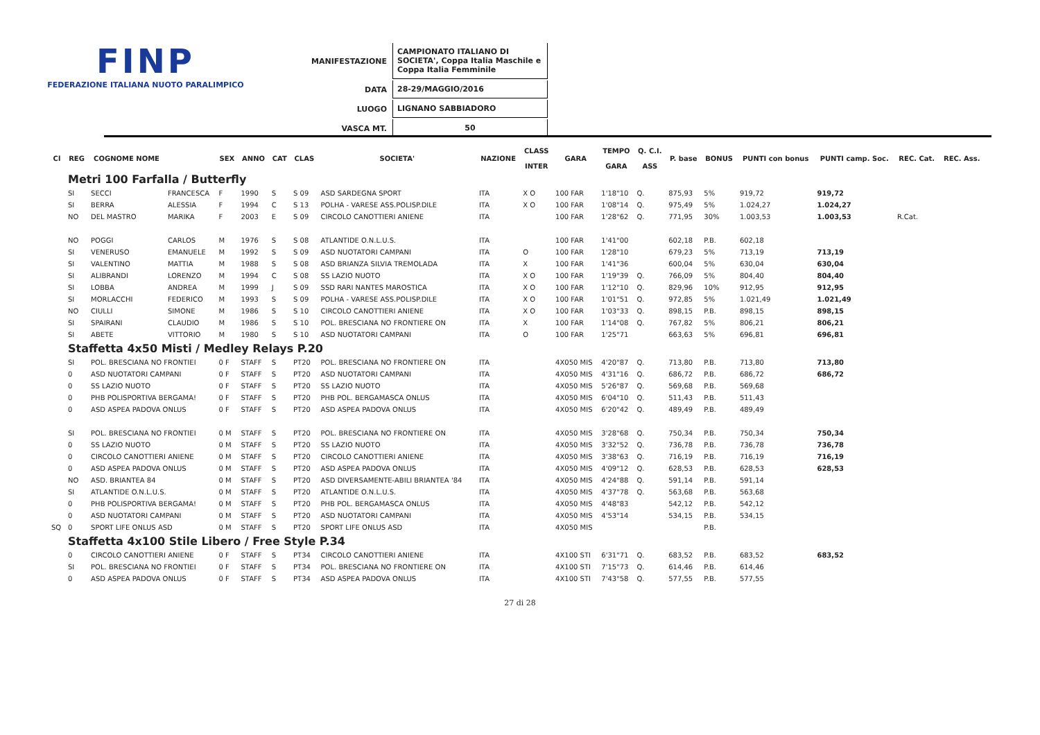FINP
FEDERAZIONE ITALIANA NUOTO PARALIMPICO
| MANIFESTAZIONE | CAMPIONATO ITALIANO DI SOCIETA', Coppa Italia Maschile e Coppa Italia Femminile |
| DATA | 28-29/MAGGIO/2016 |
| LUOGO | LIGNANO SABBIADORO |
| VASCA MT. | 50 |
| Cl | REG | COGNOME NOME | | SEX | ANNO | CAT | CLAS | SOCIETA' | NAZIONE | CLASS INTER | GARA | TEMPO GARA | Q. C.I. ASS | P. base | BONUS | PUNTI con bonus | PUNTI camp. Soc. | REC. Cat. | REC. Ass. |
| --- | --- | --- | --- | --- | --- | --- | --- | --- | --- | --- | --- | --- | --- | --- | --- | --- | --- | --- | --- |
| | Metri 100 Farfalla / Butterfly | | | | | | | | | | | | | | | | | | |
| | SI | SECCI | FRANCESCA | F | 1990 | S | S 09 | ASD SARDEGNA SPORT | ITA | X O | 100 FAR | 1'18"10 | Q. | 875,93 | 5% | 919,72 | 919,72 | | |
| | SI | BERRA | ALESSIA | F | 1994 | C | S 13 | POLHA - VARESE ASS.POLISP.DILE | ITA | X O | 100 FAR | 1'08"14 | Q. | 975,49 | 5% | 1.024,27 | 1.024,27 | | |
| | NO | DEL MASTRO | MARIKA | F | 2003 | E | S 09 | CIRCOLO CANOTTIERI ANIENE | ITA | | 100 FAR | 1'28"62 | Q. | 771,95 | 30% | 1.003,53 | 1.003,53 | R.Cat. | |
| | NO | POGGI | CARLOS | M | 1976 | S | S 08 | ATLANTIDE O.N.L.U.S. | ITA | | 100 FAR | 1'41"00 | | 602,18 | P.B. | 602,18 | | | |
| | SI | VENERUSO | EMANUELE | M | 1992 | S | S 09 | ASD NUOTATORI CAMPANI | ITA | O | 100 FAR | 1'28"10 | | 679,23 | 5% | 713,19 | 713,19 | | |
| | SI | VALENTINO | MATTIA | M | 1988 | S | S 08 | ASD BRIANZA SILVIA TREMOLADA | ITA | X | 100 FAR | 1'41"36 | | 600,04 | 5% | 630,04 | 630,04 | | |
| | SI | ALIBRANDI | LORENZO | M | 1994 | C | S 08 | SS LAZIO NUOTO | ITA | X O | 100 FAR | 1'19"39 | Q. | 766,09 | 5% | 804,40 | 804,40 | | |
| | SI | LOBBA | ANDREA | M | 1999 | J | S 09 | SSD RARI NANTES MAROSTICA | ITA | X O | 100 FAR | 1'12"10 | Q. | 829,96 | 10% | 912,95 | 912,95 | | |
| | SI | MORLACCHI | FEDERICO | M | 1993 | S | S 09 | POLHA - VARESE ASS.POLISP.DILE | ITA | X O | 100 FAR | 1'01"51 | Q. | 972,85 | 5% | 1.021,49 | 1.021,49 | | |
| | NO | CIULLI | SIMONE | M | 1986 | S | S 10 | CIRCOLO CANOTTIERI ANIENE | ITA | X O | 100 FAR | 1'03"33 | Q. | 898,15 | P.B. | 898,15 | 898,15 | | |
| | SI | SPAIRANI | CLAUDIO | M | 1986 | S | S 10 | POL. BRESCIANA NO FRONTIERE ON | ITA | X | 100 FAR | 1'14"08 | Q. | 767,82 | 5% | 806,21 | 806,21 | | |
| | SI | ABETE | VITTORIO | M | 1980 | S | S 10 | ASD NUOTATORI CAMPANI | ITA | O | 100 FAR | 1'25"71 | | 663,63 | 5% | 696,81 | 696,81 | | |
| | Staffetta 4x50 Misti / Medley Relays P.20 | | | | | | | | | | | | | | | | | | |
| | SI | POL. BRESCIANA NO FRONTIEI | | 0 F | STAFF | S | PT20 | POL. BRESCIANA NO FRONTIERE ON | ITA | | 4X050 MIS | 4'20"87 | Q. | 713,80 | P.B. | 713,80 | 713,80 | | |
| | 0 | ASD NUOTATORI CAMPANI | | 0 F | STAFF | S | PT20 | ASD NUOTATORI CAMPANI | ITA | | 4X050 MIS | 4'31"16 | Q. | 686,72 | P.B. | 686,72 | 686,72 | | |
| | 0 | SS LAZIO NUOTO | | 0 F | STAFF | S | PT20 | SS LAZIO NUOTO | ITA | | 4X050 MIS | 5'26"87 | Q. | 569,68 | P.B. | 569,68 | | | |
| | 0 | PHB POLISPORTIVA BERGAMA! | | 0 F | STAFF | S | PT20 | PHB POL. BERGAMASCA ONLUS | ITA | | 4X050 MIS | 6'04"10 | Q. | 511,43 | P.B. | 511,43 | | | |
| | 0 | ASD ASPEA PADOVA ONLUS | | 0 F | STAFF | S | PT20 | ASD ASPEA PADOVA ONLUS | ITA | | 4X050 MIS | 6'20"42 | Q. | 489,49 | P.B. | 489,49 | | | |
| | SI | POL. BRESCIANA NO FRONTIEI | | 0 M | STAFF | S | PT20 | POL. BRESCIANA NO FRONTIERE ON | ITA | | 4X050 MIS | 3'28"68 | Q. | 750,34 | P.B. | 750,34 | 750,34 | | |
| | 0 | SS LAZIO NUOTO | | 0 M | STAFF | S | PT20 | SS LAZIO NUOTO | ITA | | 4X050 MIS | 3'32"52 | Q. | 736,78 | P.B. | 736,78 | 736,78 | | |
| | 0 | CIRCOLO CANOTTIERI ANIENE | | 0 M | STAFF | S | PT20 | CIRCOLO CANOTTIERI ANIENE | ITA | | 4X050 MIS | 3'38"63 | Q. | 716,19 | P.B. | 716,19 | 716,19 | | |
| | 0 | ASD ASPEA PADOVA ONLUS | | 0 M | STAFF | S | PT20 | ASD ASPEA PADOVA ONLUS | ITA | | 4X050 MIS | 4'09"12 | Q. | 628,53 | P.B. | 628,53 | 628,53 | | |
| | NO | ASD. BRIANTEA 84 | | 0 M | STAFF | S | PT20 | ASD DIVERSAMENTE-ABILI BRIANTEA '84 | ITA | | 4X050 MIS | 4'24"88 | Q. | 591,14 | P.B. | 591,14 | | | |
| | SI | ATLANTIDE O.N.L.U.S. | | 0 M | STAFF | S | PT20 | ATLANTIDE O.N.L.U.S. | ITA | | 4X050 MIS | 4'37"78 | Q. | 563,68 | P.B. | 563,68 | | | |
| | 0 | PHB POLISPORTIVA BERGAMA! | | 0 M | STAFF | S | PT20 | PHB POL. BERGAMASCA ONLUS | ITA | | 4X050 MIS | 4'48"83 | | 542,12 | P.B. | 542,12 | | | |
| | 0 | ASD NUOTATORI CAMPANI | | 0 M | STAFF | S | PT20 | ASD NUOTATORI CAMPANI | ITA | | 4X050 MIS | 4'53"14 | | 534,15 | P.B. | 534,15 | | | |
| SQ | 0 | SPORT LIFE ONLUS ASD | | 0 M | STAFF | S | PT20 | SPORT LIFE ONLUS ASD | ITA | | 4X050 MIS | | | | P.B. | | | | |
| | Staffetta 4x100 Stile Libero / Free Style P.34 | | | | | | | | | | | | | | | | | | |
| | 0 | CIRCOLO CANOTTIERI ANIENE | | 0 F | STAFF | S | PT34 | CIRCOLO CANOTTIERI ANIENE | ITA | | 4X100 STI | 6'31"71 | Q. | 683,52 | P.B. | 683,52 | 683,52 | | |
| | SI | POL. BRESCIANA NO FRONTIEI | | 0 F | STAFF | S | PT34 | POL. BRESCIANA NO FRONTIERE ON | ITA | | 4X100 STI | 7'15"73 | Q. | 614,46 | P.B. | 614,46 | | | |
| | 0 | ASD ASPEA PADOVA ONLUS | | 0 F | STAFF | S | PT34 | ASD ASPEA PADOVA ONLUS | ITA | | 4X100 STI | 7'43"58 | Q. | 577,55 | P.B. | 577,55 | | | |
27 di 28